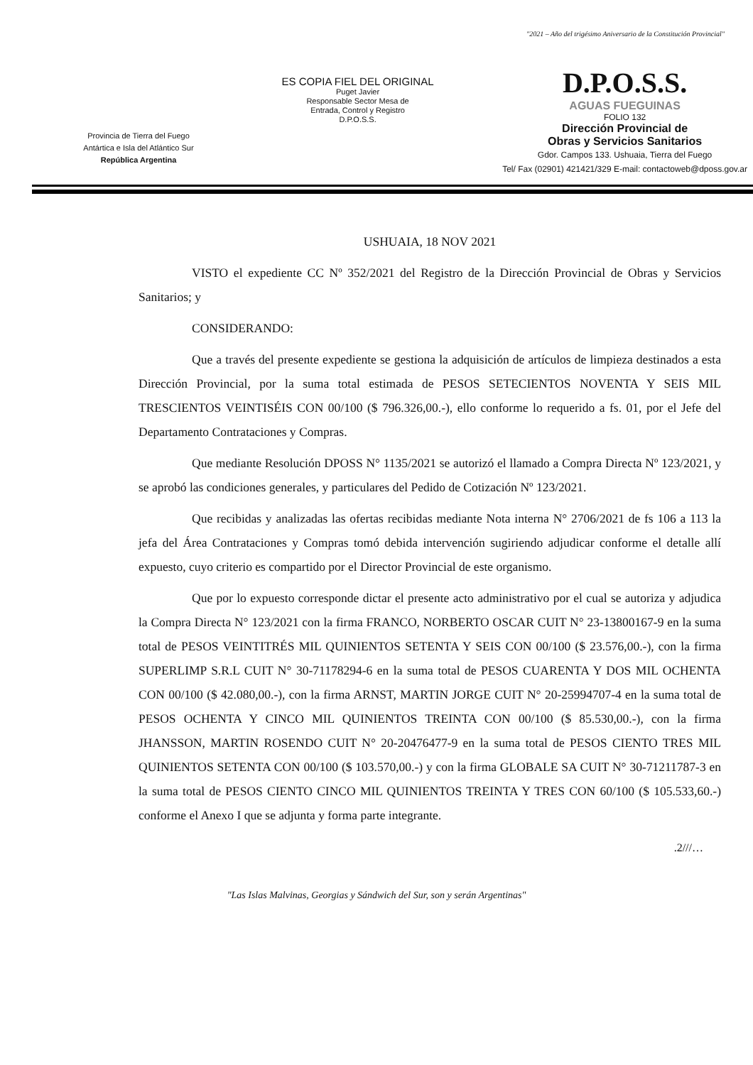"2021 – Año del trigésimo Aniversario de la Constitución Provincial"
Provincia de Tierra del Fuego
Antártica e Isla del Atlántico Sur
República Argentina
ES COPIA FIEL DEL ORIGINAL
Puget Javier
Responsable Sector Mesa de
Entrada, Control y Registro
D.P.O.S.S.
D.P.O.S.S.
AGUAS FUEGUINAS
FOLIO 132
Dirección Provincial de
Obras y Servicios Sanitarios
Gdor. Campos 133. Ushuaia, Tierra del Fuego
Tel/ Fax (02901) 421421/329 E-mail: contactoweb@dposs.gov.ar
USHUAIA, 18 NOV 2021
VISTO el expediente CC Nº 352/2021 del Registro de la Dirección Provincial de Obras y Servicios Sanitarios; y
CONSIDERANDO:
Que a través del presente expediente se gestiona la adquisición de artículos de limpieza destinados a esta Dirección Provincial, por la suma total estimada de PESOS SETECIENTOS NOVENTA Y SEIS MIL TRESCIENTOS VEINTISÉIS CON 00/100 ($ 796.326,00.-), ello conforme lo requerido a fs. 01, por el Jefe del Departamento Contrataciones y Compras.
Que mediante Resolución DPOSS N° 1135/2021 se autorizó el llamado a Compra Directa Nº 123/2021, y se aprobó las condiciones generales, y particulares del Pedido de Cotización Nº 123/2021.
Que recibidas y analizadas las ofertas recibidas mediante Nota interna N° 2706/2021 de fs 106 a 113 la jefa del Área Contrataciones y Compras tomó debida intervención sugiriendo adjudicar conforme el detalle allí expuesto, cuyo criterio es compartido por el Director Provincial de este organismo.
Que por lo expuesto corresponde dictar el presente acto administrativo por el cual se autoriza y adjudica la Compra Directa N° 123/2021 con la firma FRANCO, NORBERTO OSCAR CUIT N° 23-13800167-9 en la suma total de PESOS VEINTITRÉS MIL QUINIENTOS SETENTA Y SEIS CON 00/100 ($ 23.576,00.-), con la firma SUPERLIMP S.R.L CUIT N° 30-71178294-6 en la suma total de PESOS CUARENTA Y DOS MIL OCHENTA CON 00/100 ($ 42.080,00.-), con la firma ARNST, MARTIN JORGE CUIT N° 20-25994707-4 en la suma total de PESOS OCHENTA Y CINCO MIL QUINIENTOS TREINTA CON 00/100 ($ 85.530,00.-), con la firma JHANSSON, MARTIN ROSENDO CUIT N° 20-20476477-9 en la suma total de PESOS CIENTO TRES MIL QUINIENTOS SETENTA CON 00/100 ($ 103.570,00.-) y con la firma GLOBALE SA CUIT N° 30-71211787-3 en la suma total de PESOS CIENTO CINCO MIL QUINIENTOS TREINTA Y TRES CON 60/100 ($ 105.533,60.-) conforme el Anexo I que se adjunta y forma parte integrante.
.2///…
"Las Islas Malvinas, Georgias y Sándwich del Sur, son y serán Argentinas"